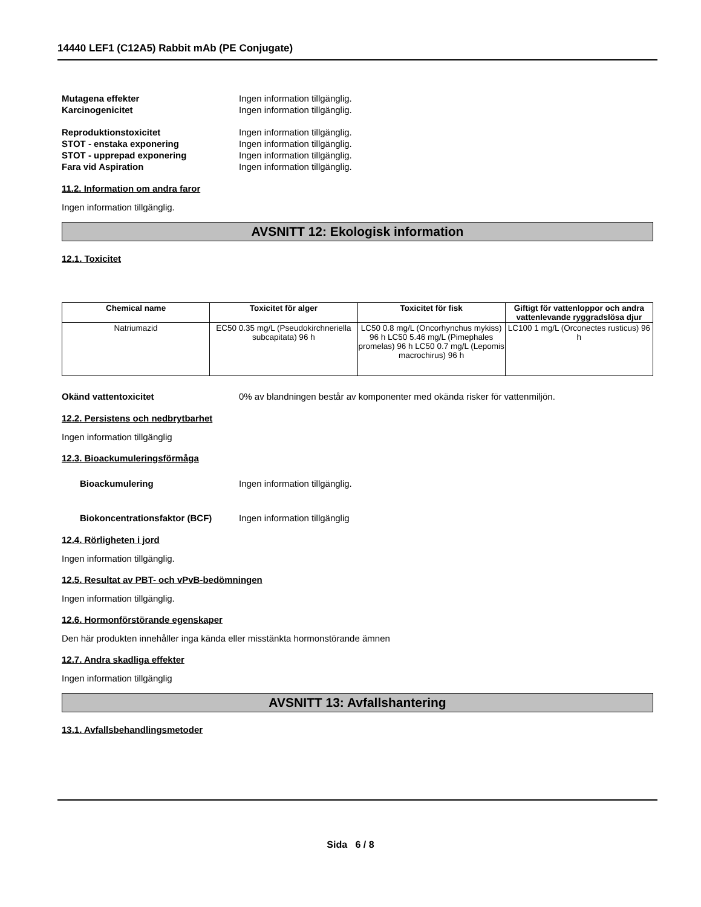14440 LEF1 (C12A5) Rabbit mAb (PE Conjugate)
Mutagena effekter Ingen information tillgänglig.
Karcinogenicitet Ingen information tillgänglig.
Reproduktionstoxicitet Ingen information tillgänglig.
STOT - enstaka exponering Ingen information tillgänglig.
STOT - upprepad exponering Ingen information tillgänglig.
Fara vid Aspiration Ingen information tillgänglig.
11.2. Information om andra faror
Ingen information tillgänglig.
AVSNITT 12: Ekologisk information
12.1. Toxicitet
| Chemical name | Toxicitet för alger | Toxicitet för fisk | Giftigt för vattenloppor och andra vattenlevande ryggradslösa djur |
| --- | --- | --- | --- |
| Natriumazid | EC50 0.35 mg/L (Pseudokirchneriella subcapitata) 96 h | LC50 0.8 mg/L (Oncorhynchus mykiss) 96 h LC50 5.46 mg/L (Pimephales promelas) 96 h LC50 0.7 mg/L (Lepomis macrochirus) 96 h | LC100 1 mg/L (Orconectes rusticus) 96 h |
Okänd vattentoxicitet 0% av blandningen består av komponenter med okända risker för vattenmiljön.
12.2. Persistens och nedbrytbarhet
Ingen information tillgänglig
12.3. Bioackumuleringsförmåga
Bioackumulering Ingen information tillgänglig.
Biokoncentrationsfaktor (BCF) Ingen information tillgänglig
12.4. Rörligheten i jord
Ingen information tillgänglig.
12.5. Resultat av PBT- och vPvB-bedömningen
Ingen information tillgänglig.
12.6. Hormonförstörande egenskaper
Den här produkten innehåller inga kända eller misstänkta hormonstörande ämnen
12.7. Andra skadliga effekter
Ingen information tillgänglig
AVSNITT 13: Avfallshantering
13.1. Avfallsbehandlingsmetoder
Sida 6 / 8